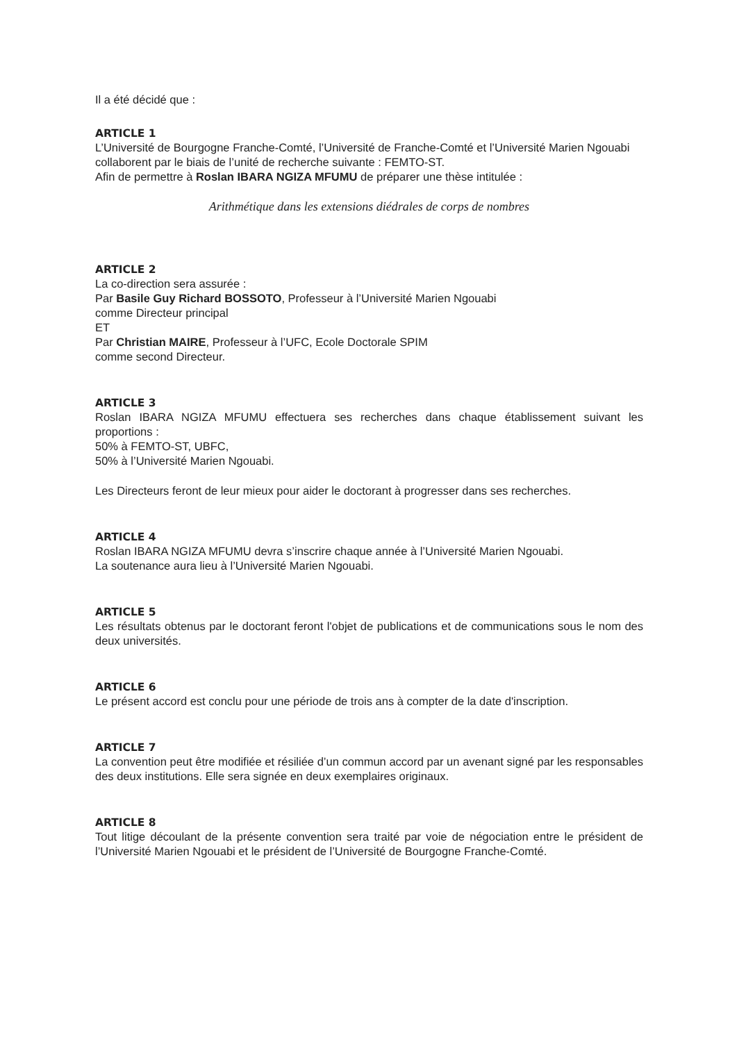Il a été décidé que :
ARTICLE 1
L’Université de Bourgogne Franche-Comté, l’Université de Franche-Comté et l’Université Marien Ngouabi collaborent par le biais de l’unité de recherche suivante : FEMTO-ST.
Afin de permettre à Roslan IBARA NGIZA MFUMU de préparer une thèse intitulée :
Arithmétique dans les extensions diédrales de corps de nombres
ARTICLE 2
La co-direction sera assurée :
Par Basile Guy Richard BOSSOTO, Professeur à l’Université Marien Ngouabi
comme Directeur principal
ET
Par Christian MAIRE, Professeur à l’UFC, Ecole Doctorale SPIM
comme second Directeur.
ARTICLE 3
Roslan IBARA NGIZA MFUMU effectuera ses recherches dans chaque établissement suivant les proportions :
50% à FEMTO-ST, UBFC,
50% à l’Université Marien Ngouabi.
Les Directeurs feront de leur mieux pour aider le doctorant à progresser dans ses recherches.
ARTICLE 4
Roslan IBARA NGIZA MFUMU devra s’inscrire chaque année à l’Université Marien Ngouabi.
La soutenance aura lieu à l’Université Marien Ngouabi.
ARTICLE 5
Les résultats obtenus par le doctorant feront l'objet de publications et de communications sous le nom des deux universités.
ARTICLE 6
Le présent accord est conclu pour une période de trois ans à compter de la date d'inscription.
ARTICLE 7
La convention peut être modifiée et résiliée d’un commun accord par un avenant signé par les responsables des deux institutions. Elle sera signée en deux exemplaires originaux.
ARTICLE 8
Tout litige découlant de la présente convention sera traité par voie de négociation entre le président de l’Université Marien Ngouabi et le président de l’Université de Bourgogne Franche-Comté.